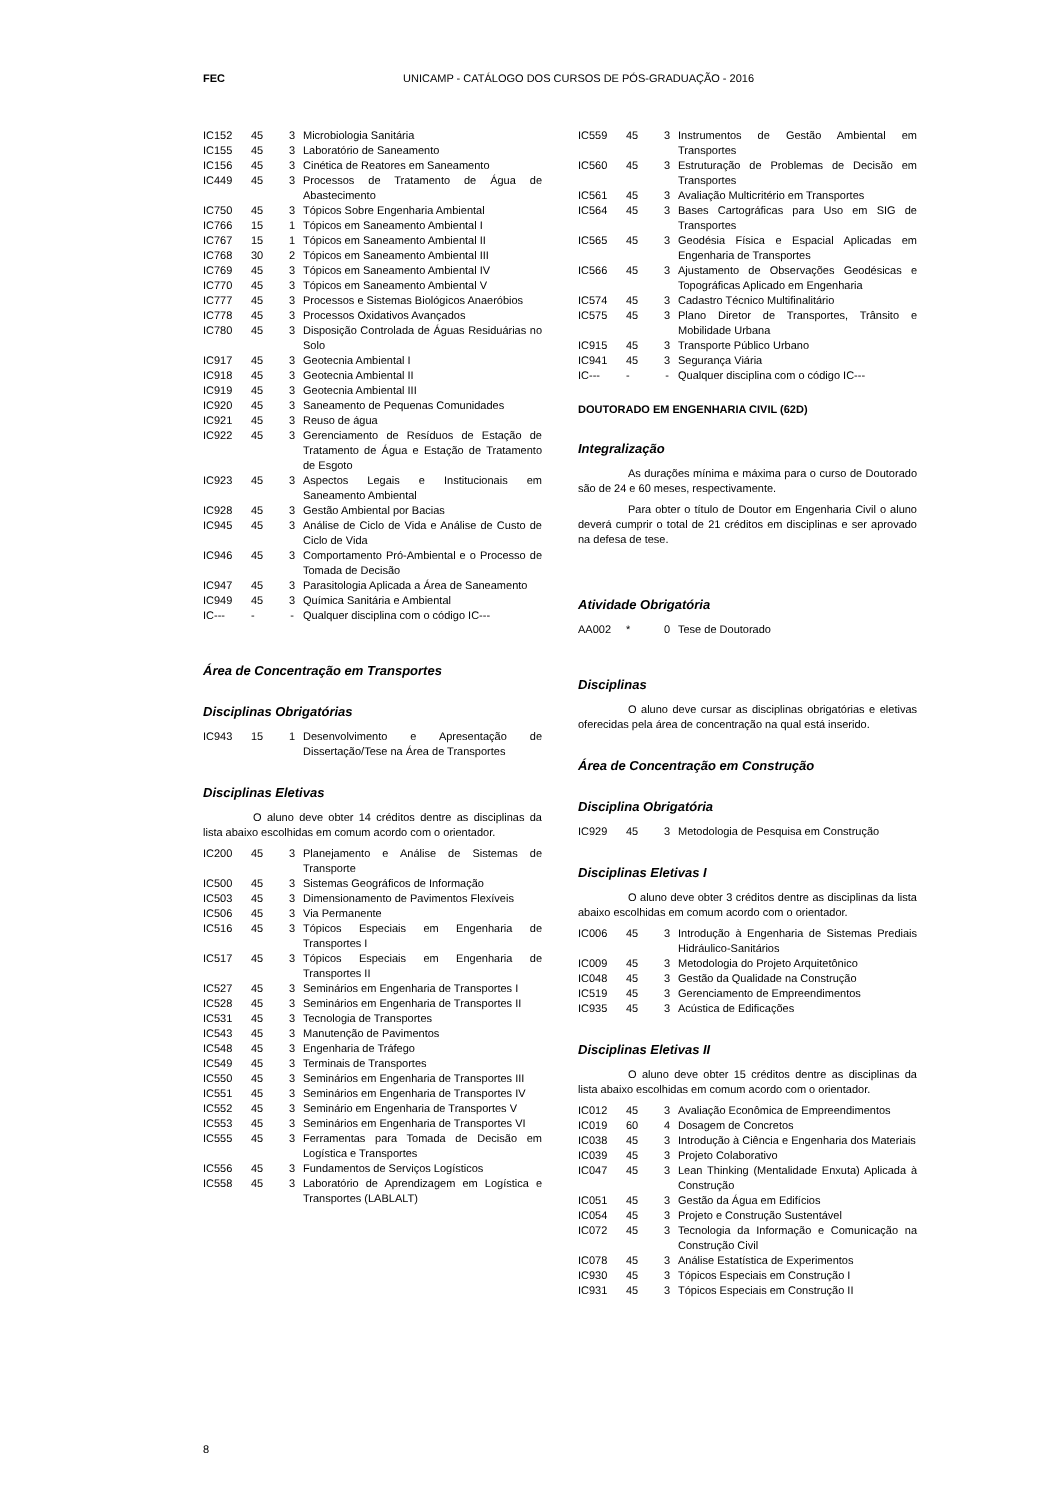FEC UNICAMP - CATÁLOGO DOS CURSOS DE PÓS-GRADUAÇÃO - 2016
| IC152 | 45 | 3 | Microbiologia Sanitária |
| IC155 | 45 | 3 | Laboratório de Saneamento |
| IC156 | 45 | 3 | Cinética de Reatores em Saneamento |
| IC449 | 45 | 3 | Processos de Tratamento de Água de Abastecimento |
| IC750 | 45 | 3 | Tópicos Sobre Engenharia Ambiental |
| IC766 | 15 | 1 | Tópicos em Saneamento Ambiental I |
| IC767 | 15 | 1 | Tópicos em Saneamento Ambiental II |
| IC768 | 30 | 2 | Tópicos em Saneamento Ambiental III |
| IC769 | 45 | 3 | Tópicos em Saneamento Ambiental IV |
| IC770 | 45 | 3 | Tópicos em Saneamento Ambiental V |
| IC777 | 45 | 3 | Processos e Sistemas Biológicos Anaeróbios |
| IC778 | 45 | 3 | Processos Oxidativos Avançados |
| IC780 | 45 | 3 | Disposição Controlada de Águas Residuárias no Solo |
| IC917 | 45 | 3 | Geotecnia Ambiental I |
| IC918 | 45 | 3 | Geotecnia Ambiental II |
| IC919 | 45 | 3 | Geotecnia Ambiental III |
| IC920 | 45 | 3 | Saneamento de Pequenas Comunidades |
| IC921 | 45 | 3 | Reuso de água |
| IC922 | 45 | 3 | Gerenciamento de Resíduos de Estação de Tratamento de Água e Estação de Tratamento de Esgoto |
| IC923 | 45 | 3 | Aspectos Legais e Institucionais em Saneamento Ambiental |
| IC928 | 45 | 3 | Gestão Ambiental por Bacias |
| IC945 | 45 | 3 | Análise de Ciclo de Vida e Análise de Custo de Ciclo de Vida |
| IC946 | 45 | 3 | Comportamento Pró-Ambiental e o Processo de Tomada de Decisão |
| IC947 | 45 | 3 | Parasitologia Aplicada a Área de Saneamento |
| IC949 | 45 | 3 | Química Sanitária e Ambiental |
| IC--- | - | - | Qualquer disciplina com o código IC--- |
Área de Concentração em Transportes
Disciplinas Obrigatórias
| IC943 | 15 | 1 | Desenvolvimento e Apresentação de Dissertação/Tese na Área de Transportes |
Disciplinas Eletivas
O aluno deve obter 14 créditos dentre as disciplinas da lista abaixo escolhidas em comum acordo com o orientador.
| IC200 | 45 | 3 | Planejamento e Análise de Sistemas de Transporte |
| IC500 | 45 | 3 | Sistemas Geográficos de Informação |
| IC503 | 45 | 3 | Dimensionamento de Pavimentos Flexíveis |
| IC506 | 45 | 3 | Via Permanente |
| IC516 | 45 | 3 | Tópicos Especiais em Engenharia de Transportes I |
| IC517 | 45 | 3 | Tópicos Especiais em Engenharia de Transportes II |
| IC527 | 45 | 3 | Seminários em Engenharia de Transportes I |
| IC528 | 45 | 3 | Seminários em Engenharia de Transportes II |
| IC531 | 45 | 3 | Tecnologia de Transportes |
| IC543 | 45 | 3 | Manutenção de Pavimentos |
| IC548 | 45 | 3 | Engenharia de Tráfego |
| IC549 | 45 | 3 | Terminais de Transportes |
| IC550 | 45 | 3 | Seminários em Engenharia de Transportes III |
| IC551 | 45 | 3 | Seminários em Engenharia de Transportes IV |
| IC552 | 45 | 3 | Seminário em Engenharia de Transportes V |
| IC553 | 45 | 3 | Seminários em Engenharia de Transportes VI |
| IC555 | 45 | 3 | Ferramentas para Tomada de Decisão em Logística e Transportes |
| IC556 | 45 | 3 | Fundamentos de Serviços Logísticos |
| IC558 | 45 | 3 | Laboratório de Aprendizagem em Logística e Transportes (LABLALT) |
| IC559 | 45 | 3 | Instrumentos de Gestão Ambiental em Transportes |
| IC560 | 45 | 3 | Estruturação de Problemas de Decisão em Transportes |
| IC561 | 45 | 3 | Avaliação Multicritério em Transportes |
| IC564 | 45 | 3 | Bases Cartográficas para Uso em SIG de Transportes |
| IC565 | 45 | 3 | Geodésia Física e Espacial Aplicadas em Engenharia de Transportes |
| IC566 | 45 | 3 | Ajustamento de Observações Geodésicas e Topográficas Aplicado em Engenharia |
| IC574 | 45 | 3 | Cadastro Técnico Multifinalitário |
| IC575 | 45 | 3 | Plano Diretor de Transportes, Trânsito e Mobilidade Urbana |
| IC915 | 45 | 3 | Transporte Público Urbano |
| IC941 | 45 | 3 | Segurança Viária |
| IC--- | - | - | Qualquer disciplina com o código IC--- |
DOUTORADO EM ENGENHARIA CIVIL (62D)
Integralização
As durações mínima e máxima para o curso de Doutorado são de 24 e 60 meses, respectivamente.
Para obter o título de Doutor em Engenharia Civil o aluno deverá cumprir o total de 21 créditos em disciplinas e ser aprovado na defesa de tese.
Atividade Obrigatória
| AA002 | * | 0 | Tese de Doutorado |
Disciplinas
O aluno deve cursar as disciplinas obrigatórias e eletivas oferecidas pela área de concentração na qual está inserido.
Área de Concentração em Construção
Disciplina Obrigatória
| IC929 | 45 | 3 | Metodologia de Pesquisa em Construção |
Disciplinas Eletivas I
O aluno deve obter 3 créditos dentre as disciplinas da lista abaixo escolhidas em comum acordo com o orientador.
| IC006 | 45 | 3 | Introdução à Engenharia de Sistemas Prediais Hidráulico-Sanitários |
| IC009 | 45 | 3 | Metodologia do Projeto Arquitetônico |
| IC048 | 45 | 3 | Gestão da Qualidade na Construção |
| IC519 | 45 | 3 | Gerenciamento de Empreendimentos |
| IC935 | 45 | 3 | Acústica de Edificações |
Disciplinas Eletivas II
O aluno deve obter 15 créditos dentre as disciplinas da lista abaixo escolhidas em comum acordo com o orientador.
| IC012 | 45 | 3 | Avaliação Econômica de Empreendimentos |
| IC019 | 60 | 4 | Dosagem de Concretos |
| IC038 | 45 | 3 | Introdução à Ciência e Engenharia dos Materiais |
| IC039 | 45 | 3 | Projeto Colaborativo |
| IC047 | 45 | 3 | Lean Thinking (Mentalidade Enxuta) Aplicada à Construção |
| IC051 | 45 | 3 | Gestão da Água em Edifícios |
| IC054 | 45 | 3 | Projeto e Construção Sustentável |
| IC072 | 45 | 3 | Tecnologia da Informação e Comunicação na Construção Civil |
| IC078 | 45 | 3 | Análise Estatística de Experimentos |
| IC930 | 45 | 3 | Tópicos Especiais em Construção I |
| IC931 | 45 | 3 | Tópicos Especiais em Construção II |
8